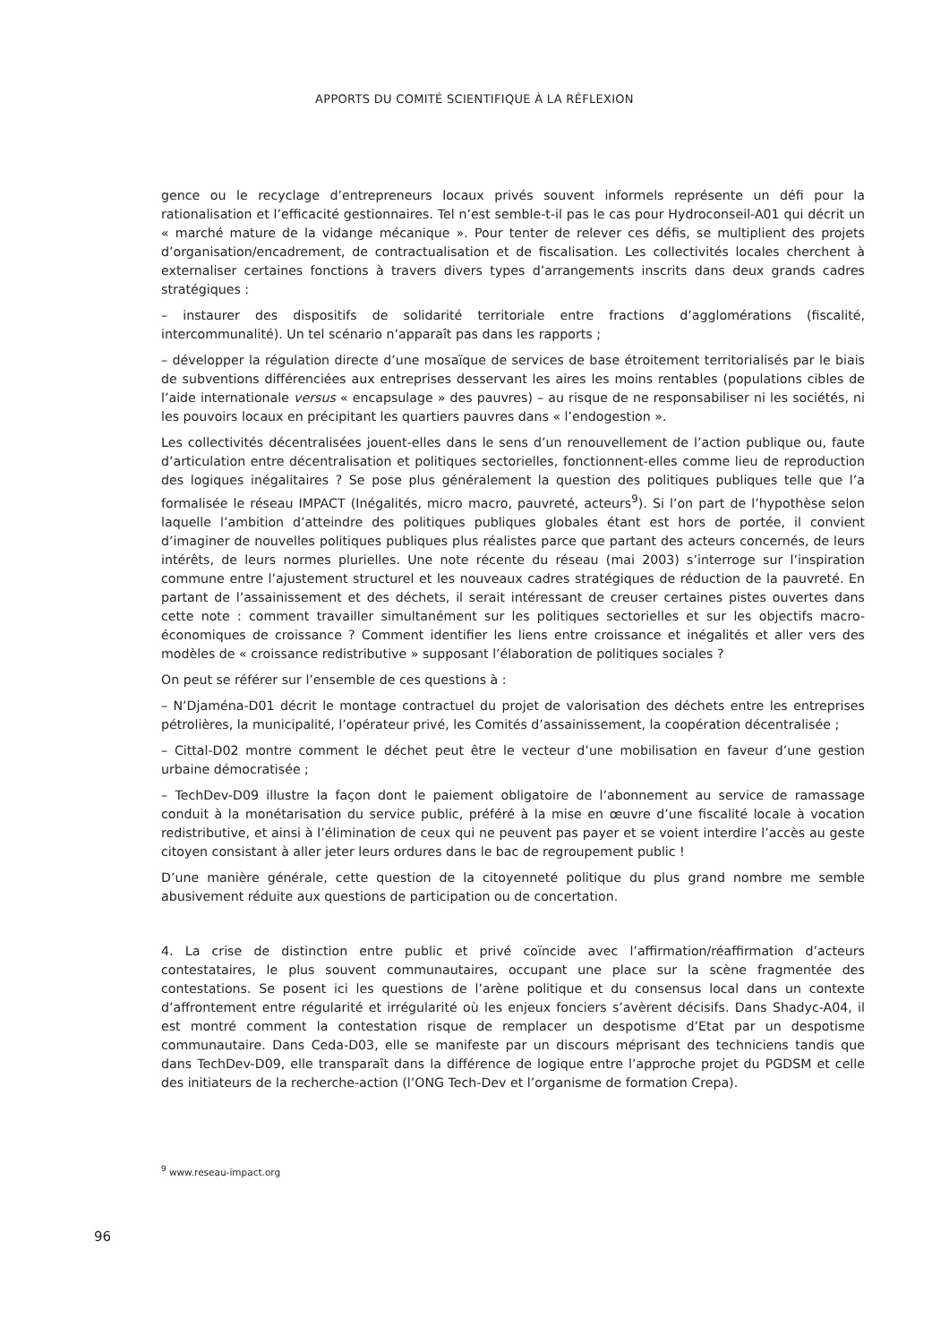APPORTS DU COMITÉ SCIENTIFIQUE À LA RÉFLEXION
gence ou le recyclage d’entrepreneurs locaux privés souvent informels représente un défi pour la rationalisation et l’efficacité gestionnaires. Tel n’est semble-t-il pas le cas pour Hydroconseil-A01 qui décrit un « marché mature de la vidange mécanique ». Pour tenter de relever ces défis, se multiplient des projets d’organisation/encadrement, de contractualisation et de fiscalisation. Les collectivités locales cherchent à externaliser certaines fonctions à travers divers types d’arrangements inscrits dans deux grands cadres stratégiques :
– instaurer des dispositifs de solidarité territoriale entre fractions d’agglomérations (fiscalité, intercommunalité). Un tel scénario n’apparaît pas dans les rapports ;
– développer la régulation directe d’une mosaïque de services de base étroitement territorialisés par le biais de subventions différenciées aux entreprises desservant les aires les moins rentables (populations cibles de l’aide internationale versus « encapsulage » des pauvres) – au risque de ne responsabiliser ni les sociétés, ni les pouvoirs locaux en précipitant les quartiers pauvres dans « l’endogestion ».
Les collectivités décentralisées jouent-elles dans le sens d’un renouvellement de l’action publique ou, faute d’articulation entre décentralisation et politiques sectorielles, fonctionnent-elles comme lieu de reproduction des logiques inégalitaires ? Se pose plus généralement la question des politiques publiques telle que l’a formalisée le réseau IMPACT (Inégalités, micro macro, pauvreté, acteurs<sup>9</sup>). Si l’on part de l’hypothèse selon laquelle l’ambition d’atteindre des politiques publiques globales étant est hors de portée, il convient d’imaginer de nouvelles politiques publiques plus réalistes parce que partant des acteurs concernés, de leurs intérêts, de leurs normes plurielles. Une note récente du réseau (mai 2003) s’interroge sur l’inspiration commune entre l’ajustement structurel et les nouveaux cadres stratégiques de réduction de la pauvreté. En partant de l’assainissement et des déchets, il serait intéressant de creuser certaines pistes ouvertes dans cette note : comment travailler simultanément sur les politiques sectorielles et sur les objectifs macro-économiques de croissance ? Comment identifier les liens entre croissance et inégalités et aller vers des modèles de « croissance redistributive » supposant l’élaboration de politiques sociales ?
On peut se référer sur l’ensemble de ces questions à :
– N’Djaména-D01 décrit le montage contractuel du projet de valorisation des déchets entre les entreprises pétrolières, la municipalité, l’opérateur privé, les Comités d’assainissement, la coopération décentralisée ;
– Cittal-D02 montre comment le déchet peut être le vecteur d’une mobilisation en faveur d’une gestion urbaine démocratisée ;
– TechDev-D09 illustre la façon dont le paiement obligatoire de l’abonnement au service de ramassage conduit à la monétarisation du service public, préféré à la mise en œuvre d’une fiscalité locale à vocation redistributive, et ainsi à l’élimination de ceux qui ne peuvent pas payer et se voient interdire l’accès au geste citoyen consistant à aller jeter leurs ordures dans le bac de regroupement public !
D’une manière générale, cette question de la citoyenneté politique du plus grand nombre me semble abusivement réduite aux questions de participation ou de concertation.
4. La crise de distinction entre public et privé coïncide avec l’affirmation/réaffirmation d’acteurs contestataires, le plus souvent communautaires, occupant une place sur la scène fragmentée des contestations. Se posent ici les questions de l’arène politique et du consensus local dans un contexte d’affrontement entre régularité et irrégularité où les enjeux fonciers s’avèrent décisifs. Dans Shadyc-A04, il est montré comment la contestation risque de remplacer un despotisme d’Etat par un despotisme communautaire. Dans Ceda-D03, elle se manifeste par un discours méprisant des techniciens tandis que dans TechDev-D09, elle transparaît dans la différence de logique entre l’approche projet du PGDSM et celle des initiateurs de la recherche-action (l’ONG Tech-Dev et l’organisme de formation Crepa).
<sup>9</sup> www.reseau-impact.org
96